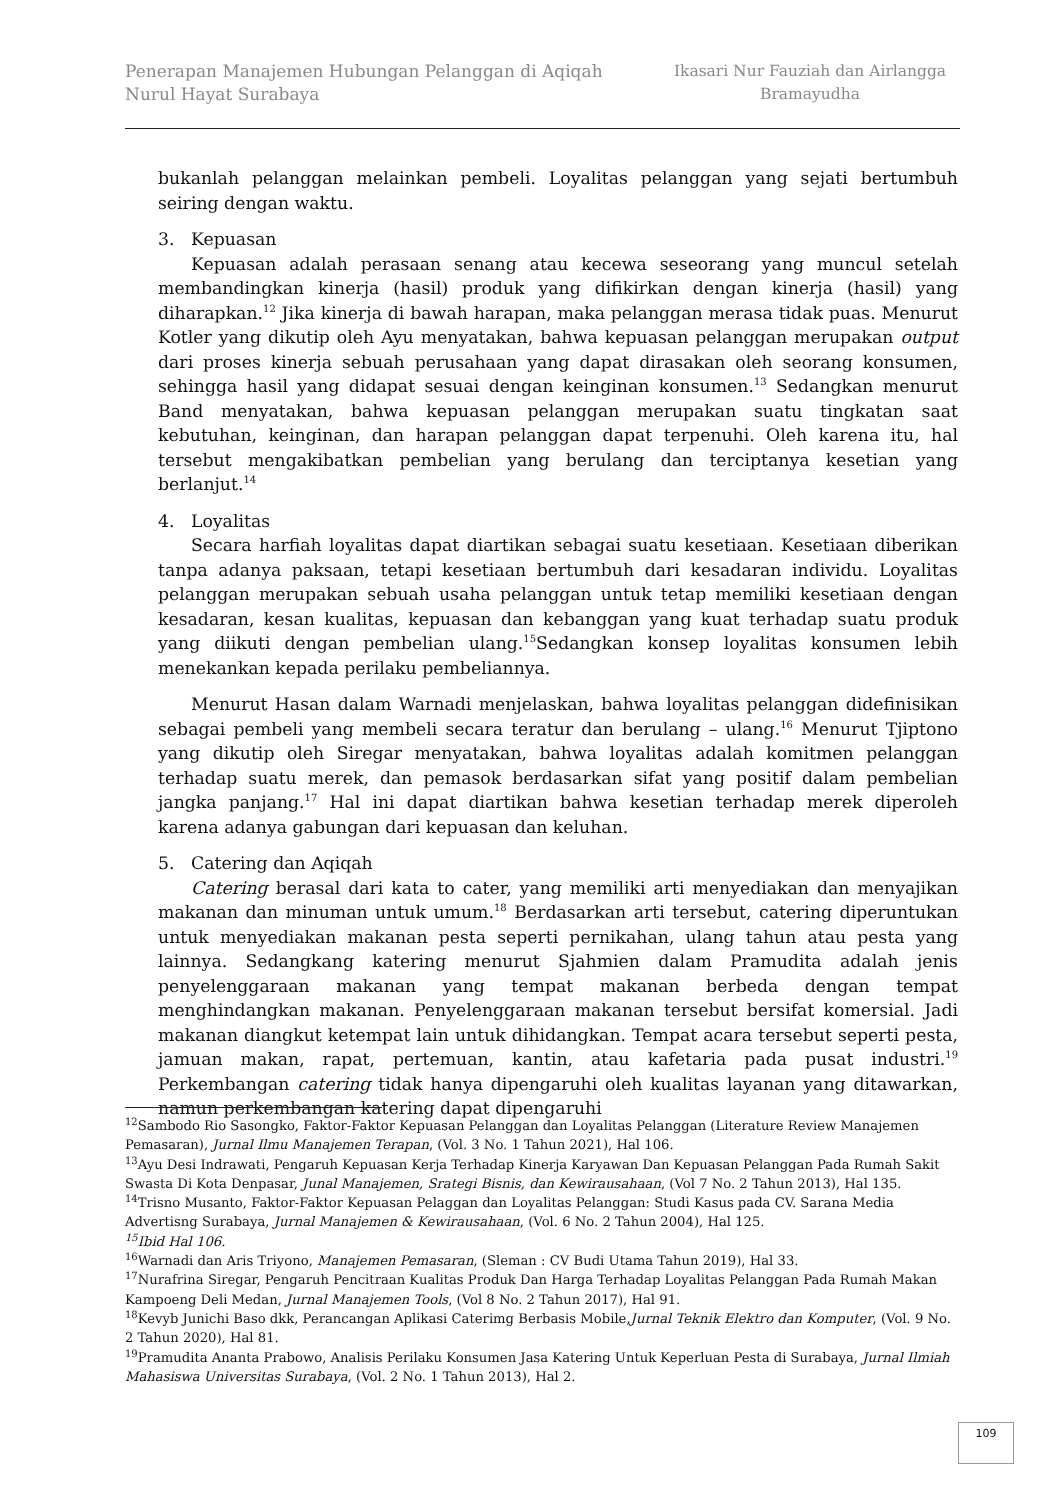Penerapan Manajemen Hubungan Pelanggan di Aqiqah
Nurul Hayat Surabaya
Ikasari Nur Fauziah dan Airlangga
Bramayudha
bukanlah pelanggan melainkan pembeli. Loyalitas pelanggan yang sejati bertumbuh seiring dengan waktu.
3. Kepuasan
Kepuasan adalah perasaan senang atau kecewa seseorang yang muncul setelah membandingkan kinerja (hasil) produk yang difikirkan dengan kinerja (hasil) yang diharapkan.<sup>12</sup> Jika kinerja di bawah harapan, maka pelanggan merasa tidak puas. Menurut Kotler yang dikutip oleh Ayu menyatakan, bahwa kepuasan pelanggan merupakan output dari proses kinerja sebuah perusahaan yang dapat dirasakan oleh seorang konsumen, sehingga hasil yang didapat sesuai dengan keinginan konsumen.<sup>13</sup> Sedangkan menurut Band menyatakan, bahwa kepuasan pelanggan merupakan suatu tingkatan saat kebutuhan, keinginan, dan harapan pelanggan dapat terpenuhi. Oleh karena itu, hal tersebut mengakibatkan pembelian yang berulang dan terciptanya kesetian yang berlanjut.<sup>14</sup>
4. Loyalitas
Secara harfiah loyalitas dapat diartikan sebagai suatu kesetiaan. Kesetiaan diberikan tanpa adanya paksaan, tetapi kesetiaan bertumbuh dari kesadaran individu. Loyalitas pelanggan merupakan sebuah usaha pelanggan untuk tetap memiliki kesetiaan dengan kesadaran, kesan kualitas, kepuasan dan kebanggan yang kuat terhadap suatu produk yang diikuti dengan pembelian ulang.<sup>15</sup>Sedangkan konsep loyalitas konsumen lebih menekankan kepada perilaku pembeliannya.
Menurut Hasan dalam Warnadi menjelaskan, bahwa loyalitas pelanggan didefinisikan sebagai pembeli yang membeli secara teratur dan berulang – ulang.<sup>16</sup> Menurut Tjiptono yang dikutip oleh Siregar menyatakan, bahwa loyalitas adalah komitmen pelanggan terhadap suatu merek, dan pemasok berdasarkan sifat yang positif dalam pembelian jangka panjang.<sup>17</sup> Hal ini dapat diartikan bahwa kesetian terhadap merek diperoleh karena adanya gabungan dari kepuasan dan keluhan.
5. Catering dan Aqiqah
Catering berasal dari kata to cater, yang memiliki arti menyediakan dan menyajikan makanan dan minuman untuk umum.<sup>18</sup> Berdasarkan arti tersebut, catering diperuntukan untuk menyediakan makanan pesta seperti pernikahan, ulang tahun atau pesta yang lainnya. Sedangkang katering menurut Sjahmien dalam Pramudita adalah jenis penyelenggaraan makanan yang tempat makanan berbeda dengan tempat menghindangkan makanan. Penyelenggaraan makanan tersebut bersifat komersial. Jadi makanan diangkut ketempat lain untuk dihidangkan. Tempat acara tersebut seperti pesta, jamuan makan, rapat, pertemuan, kantin, atau kafetaria pada pusat industri.<sup>19</sup> Perkembangan catering tidak hanya dipengaruhi oleh kualitas layanan yang ditawarkan, namun perkembangan katering dapat dipengaruhi
<sup>12</sup> Sambodo Rio Sasongko, Faktor-Faktor Kepuasan Pelanggan dan Loyalitas Pelanggan (Literature Review Manajemen Pemasaran), Jurnal Ilmu Manajemen Terapan, (Vol. 3 No. 1 Tahun 2021), Hal 106.
<sup>13</sup> Ayu Desi Indrawati, Pengaruh Kepuasan Kerja Terhadap Kinerja Karyawan Dan Kepuasan Pelanggan Pada Rumah Sakit Swasta Di Kota Denpasar, Junal Manajemen, Srategi Bisnis, dan Kewirausahaan, (Vol 7 No. 2 Tahun 2013), Hal 135.
<sup>14</sup> Trisno Musanto, Faktor-Faktor Kepuasan Pelaggan dan Loyalitas Pelanggan: Studi Kasus pada CV. Sarana Media Advertisng Surabaya, Jurnal Manajemen & Kewirausahaan, (Vol. 6 No. 2 Tahun 2004), Hal 125.
<sup>15</sup> Ibid Hal 106.
<sup>16</sup> Warnadi dan Aris Triyono, Manajemen Pemasaran, (Sleman : CV Budi Utama Tahun 2019), Hal 33.
<sup>17</sup> Nurafrina Siregar, Pengaruh Pencitraan Kualitas Produk Dan Harga Terhadap Loyalitas Pelanggan Pada Rumah Makan Kampoeng Deli Medan, Jurnal Manajemen Tools, (Vol 8 No. 2 Tahun 2017), Hal 91.
<sup>18</sup> Kevyb Junichi Baso dkk, Perancangan Aplikasi Caterimg Berbasis Mobile,Jurnal Teknik Elektro dan Komputer, (Vol. 9 No. 2 Tahun 2020), Hal 81.
<sup>19</sup> Pramudita Ananta Prabowo, Analisis Perilaku Konsumen Jasa Katering Untuk Keperluan Pesta di Surabaya, Jurnal Ilmiah Mahasiswa Universitas Surabaya, (Vol. 2 No. 1 Tahun 2013), Hal 2.
109